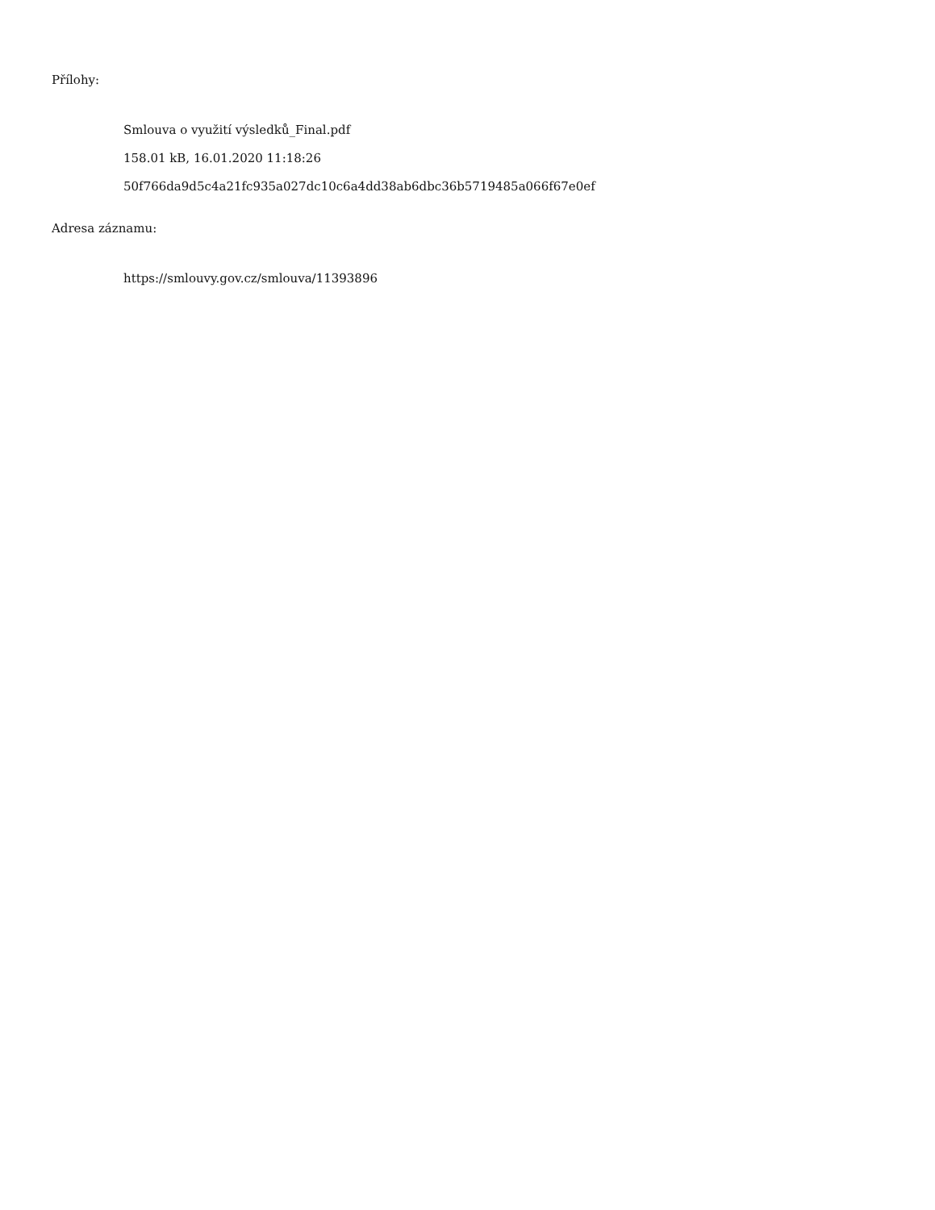Přílohy:
Smlouva o využití výsledků_Final.pdf
158.01 kB, 16.01.2020 11:18:26
50f766da9d5c4a21fc935a027dc10c6a4dd38ab6dbc36b5719485a066f67e0ef
Adresa záznamu:
https://smlouvy.gov.cz/smlouva/11393896